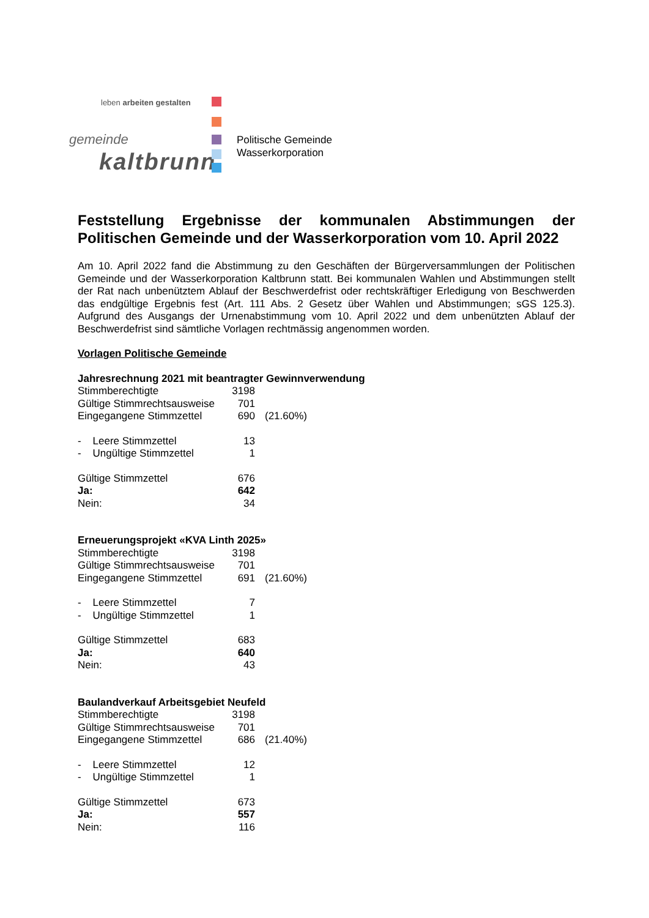leben arbeiten gestalten
gemeinde
kaltbrunn
Politische Gemeinde
Wasserkorporation
Feststellung Ergebnisse der kommunalen Abstimmungen der Politischen Gemeinde und der Wasserkorporation vom 10. April 2022
Am 10. April 2022 fand die Abstimmung zu den Geschäften der Bürgerversammlungen der Politischen Gemeinde und der Wasserkorporation Kaltbrunn statt. Bei kommunalen Wahlen und Abstimmungen stellt der Rat nach unbenütztem Ablauf der Beschwerdefrist oder rechtskräftiger Erledigung von Beschwerden das endgültige Ergebnis fest (Art. 111 Abs. 2 Gesetz über Wahlen und Abstimmungen; sGS 125.3). Aufgrund des Ausgangs der Urnenabstimmung vom 10. April 2022 und dem unbenützten Ablauf der Beschwerdefrist sind sämtliche Vorlagen rechtmässig angenommen worden.
Vorlagen Politische Gemeinde
Jahresrechnung 2021 mit beantragter Gewinnverwendung
| Stimmberechtigte | 3198 | |
| Gültige Stimmrechtsausweise | 701 | |
| Eingegangene Stimmzettel | 690 | (21.60%) |
| - Leere Stimmzettel | 13 | |
| - Ungültige Stimmzettel | 1 | |
| Gültige Stimmzettel | 676 | |
| Ja: | 642 | |
| Nein: | 34 | |
Erneuerungsprojekt «KVA Linth 2025»
| Stimmberechtigte | 3198 | |
| Gültige Stimmrechtsausweise | 701 | |
| Eingegangene Stimmzettel | 691 | (21.60%) |
| - Leere Stimmzettel | 7 | |
| - Ungültige Stimmzettel | 1 | |
| Gültige Stimmzettel | 683 | |
| Ja: | 640 | |
| Nein: | 43 | |
Baulandverkauf Arbeitsgebiet Neufeld
| Stimmberechtigte | 3198 | |
| Gültige Stimmrechtsausweise | 701 | |
| Eingegangene Stimmzettel | 686 | (21.40%) |
| - Leere Stimmzettel | 12 | |
| - Ungültige Stimmzettel | 1 | |
| Gültige Stimmzettel | 673 | |
| Ja: | 557 | |
| Nein: | 116 | |